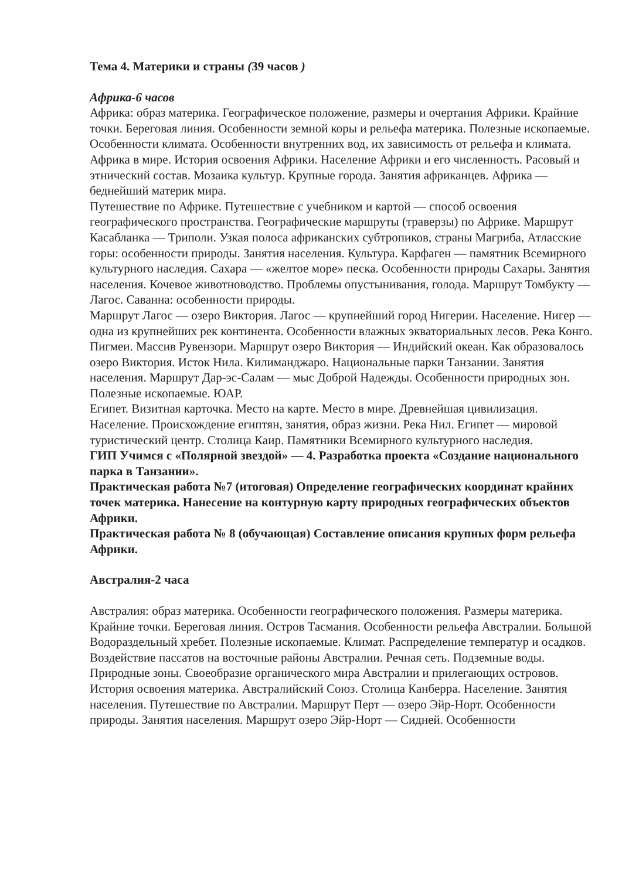Тема 4. Материки и страны (39 часов )
Африка-6 часов
Африка: образ материка. Географическое положение, размеры и очертания Африки. Крайние точки. Береговая линия. Особенности земной коры и рельефа материка. Полезные ископаемые. Особенности климата. Особенности внутренних вод, их зависимость от рельефа и климата.
Африка в мире. История освоения Африки. Население Африки и его численность. Расовый и этнический состав. Мозаика культур. Крупные города. Занятия африканцев. Африка — беднейший материк мира.
Путешествие по Африке. Путешествие с учебником и картой — способ освоения географического пространства. Географические маршруты (траверзы) по Африке. Маршрут Касабланка — Триполи. Узкая полоса африканских субтропиков, страны Магриба, Атласские горы: особенности природы. Занятия населения. Культура. Карфаген — памятник Всемирного культурного наследия. Сахара — «желтое море» песка. Особенности природы Сахары. Занятия населения. Кочевое животноводство. Проблемы опустынивания, голода. Маршрут Томбукту — Лагос. Саванна: особенности природы.
Маршрут Лагос — озеро Виктория. Лагос — крупнейший город Нигерии. Население. Нигер — одна из крупнейших рек континента. Особенности влажных экваториальных лесов. Река Конго. Пигмеи. Массив Рувензори. Маршрут озеро Виктория — Индийский океан. Как образовалось озеро Виктория. Исток Нила. Килиманджаро. Национальные парки Танзании. Занятия населения. Маршрут Дар-эс-Салам — мыс Доброй Надежды. Особенности природных зон. Полезные ископаемые. ЮАР.
Египет. Визитная карточка. Место на карте. Место в мире. Древнейшая цивилизация. Население. Происхождение египтян, занятия, образ жизни. Река Нил. Египет — мировой туристический центр. Столица Каир. Памятники Всемирного культурного наследия.
ГИП Учимся с «Полярной звездой» — 4. Разработка проекта «Создание национального парка в Танзании».
Практическая работа №7 (итоговая) Определение географических координат крайних точек материка. Нанесение на контурную карту природных географических объектов Африки.
Практическая работа № 8 (обучающая) Составление описания крупных форм рельефа Африки.
Австралия-2 часа
Австралия: образ материка. Особенности географического положения. Размеры материка. Крайние точки. Береговая линия. Остров Тасмания. Особенности рельефа Австралии. Большой Водораздельный хребет. Полезные ископаемые. Климат. Распределение температур и осадков. Воздействие пассатов на восточные районы Австралии. Речная сеть. Подземные воды. Природные зоны. Своеобразие органического мира Австралии и прилегающих островов. История освоения материка. Австралийский Союз. Столица Канберра. Население. Занятия населения. Путешествие по Австралии. Маршрут Перт — озеро Эйр-Норт. Особенности природы. Занятия населения. Маршрут озеро Эйр-Норт — Сидней. Особенности